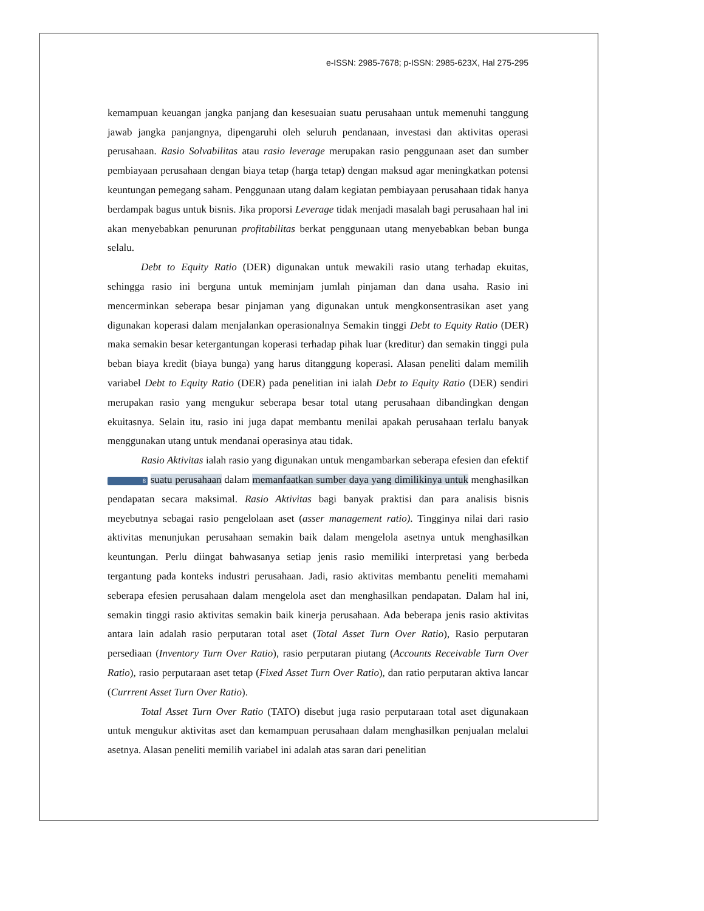e-ISSN: 2985-7678; p-ISSN: 2985-623X, Hal 275-295
kemampuan keuangan jangka panjang dan kesesuaian suatu perusahaan untuk memenuhi tanggung jawab jangka panjangnya, dipengaruhi oleh seluruh pendanaan, investasi dan aktivitas operasi perusahaan. Rasio Solvabilitas atau rasio leverage merupakan rasio penggunaan aset dan sumber pembiayaan perusahaan dengan biaya tetap (harga tetap) dengan maksud agar meningkatkan potensi keuntungan pemegang saham. Penggunaan utang dalam kegiatan pembiayaan perusahaan tidak hanya berdampak bagus untuk bisnis. Jika proporsi Leverage tidak menjadi masalah bagi perusahaan hal ini akan menyebabkan penurunan profitabilitas berkat penggunaan utang menyebabkan beban bunga selalu.
Debt to Equity Ratio (DER) digunakan untuk mewakili rasio utang terhadap ekuitas, sehingga rasio ini berguna untuk meminjam jumlah pinjaman dan dana usaha. Rasio ini mencerminkan seberapa besar pinjaman yang digunakan untuk mengkonsentrasikan aset yang digunakan koperasi dalam menjalankan operasionalnya Semakin tinggi Debt to Equity Ratio (DER) maka semakin besar ketergantungan koperasi terhadap pihak luar (kreditur) dan semakin tinggi pula beban biaya kredit (biaya bunga) yang harus ditanggung koperasi. Alasan peneliti dalam memilih variabel Debt to Equity Ratio (DER) pada penelitian ini ialah Debt to Equity Ratio (DER) sendiri merupakan rasio yang mengukur seberapa besar total utang perusahaan dibandingkan dengan ekuitasnya. Selain itu, rasio ini juga dapat membantu menilai apakah perusahaan terlalu banyak menggunakan utang untuk mendanai operasinya atau tidak.
Rasio Aktivitas ialah rasio yang digunakan untuk mengambarkan seberapa efesien dan efektif 8 suatu perusahaan dalam memanfaatkan sumber daya yang dimilikinya untuk menghasilkan pendapatan secara maksimal. Rasio Aktivitas bagi banyak praktisi dan para analisis bisnis meyebutnya sebagai rasio pengelolaan aset (asser management ratio). Tingginya nilai dari rasio aktivitas menunjukan perusahaan semakin baik dalam mengelola asetnya untuk menghasilkan keuntungan. Perlu diingat bahwasanya setiap jenis rasio memiliki interpretasi yang berbeda tergantung pada konteks industri perusahaan. Jadi, rasio aktivitas membantu peneliti memahami seberapa efesien perusahaan dalam mengelola aset dan menghasilkan pendapatan. Dalam hal ini, semakin tinggi rasio aktivitas semakin baik kinerja perusahaan. Ada beberapa jenis rasio aktivitas antara lain adalah rasio perputaran total aset (Total Asset Turn Over Ratio), Rasio perputaran persediaan (Inventory Turn Over Ratio), rasio perputaran piutang (Accounts Receivable Turn Over Ratio), rasio perputaraan aset tetap (Fixed Asset Turn Over Ratio), dan ratio perputaran aktiva lancar (Currrent Asset Turn Over Ratio).
Total Asset Turn Over Ratio (TATO) disebut juga rasio perputaraan total aset digunakaan untuk mengukur aktivitas aset dan kemampuan perusahaan dalam menghasilkan penjualan melalui asetnya. Alasan peneliti memilih variabel ini adalah atas saran dari penelitian